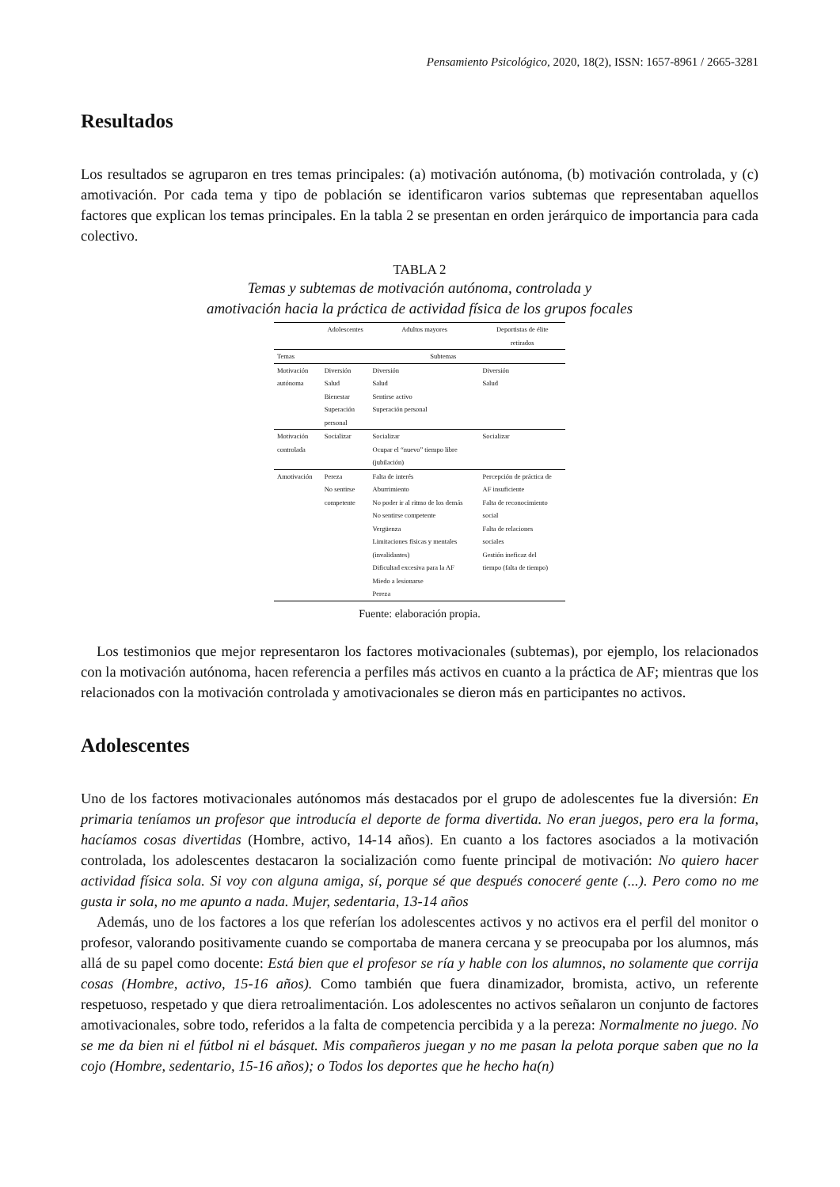Pensamiento Psicológico, 2020, 18(2), ISSN: 1657-8961 / 2665-3281
Resultados
Los resultados se agruparon en tres temas principales: (a) motivación autónoma, (b) motivación controlada, y (c) amotivación. Por cada tema y tipo de población se identificaron varios subtemas que representaban aquellos factores que explican los temas principales. En la tabla 2 se presentan en orden jerárquico de importancia para cada colectivo.
TABLA 2
Temas y subtemas de motivación autónoma, controlada y
amotivación hacia la práctica de actividad física de los grupos focales
| | Adolescentes | Adultos mayores | Deportistas de élite retirados |
| --- | --- | --- | --- |
| Temas | Subtemas | | |
| Motivación autónoma | Diversión Salud Bienestar Superación personal | Diversión Salud Sentirse activo Superación personal | Diversión Salud |
| Motivación controlada | Socializar | Socializar Ocupar el “nuevo” tiempo libre (jubilación) | Socializar |
| Amotivación | Pereza No sentirse competente | Falta de interés Aburrimiento No poder ir al ritmo de los demás No sentirse competente Vergüenza Limitaciones físicas y mentales (invalidantes) Dificultad excesiva para la AF Miedo a lesionarse Pereza | Percepción de práctica de AF insuficiente Falta de reconocimiento social Falta de relaciones sociales Gestión ineficaz del tiempo (falta de tiempo) |
Fuente: elaboración propia.
Los testimonios que mejor representaron los factores motivacionales (subtemas), por ejemplo, los relacionados con la motivación autónoma, hacen referencia a perfiles más activos en cuanto a la práctica de AF; mientras que los relacionados con la motivación controlada y amotivacionales se dieron más en participantes no activos.
Adolescentes
Uno de los factores motivacionales autónomos más destacados por el grupo de adolescentes fue la diversión: En primaria teníamos un profesor que introducía el deporte de forma divertida. No eran juegos, pero era la forma, hacíamos cosas divertidas (Hombre, activo, 14-14 años). En cuanto a los factores asociados a la motivación controlada, los adolescentes destacaron la socialización como fuente principal de motivación: No quiero hacer actividad física sola. Si voy con alguna amiga, sí, porque sé que después conoceré gente (...). Pero como no me gusta ir sola, no me apunto a nada. Mujer, sedentaria, 13-14 años
Además, uno de los factores a los que referían los adolescentes activos y no activos era el perfil del monitor o profesor, valorando positivamente cuando se comportaba de manera cercana y se preocupaba por los alumnos, más allá de su papel como docente: Está bien que el profesor se ría y hable con los alumnos, no solamente que corrija cosas (Hombre, activo, 15-16 años). Como también que fuera dinamizador, bromista, activo, un referente respetuoso, respetado y que diera retroalimentación. Los adolescentes no activos señalaron un conjunto de factores amotivacionales, sobre todo, referidos a la falta de competencia percibida y a la pereza: Normalmente no juego. No se me da bien ni el fútbol ni el básquet. Mis compañeros juegan y no me pasan la pelota porque saben que no la cojo (Hombre, sedentario, 15-16 años); o Todos los deportes que he hecho ha(n)